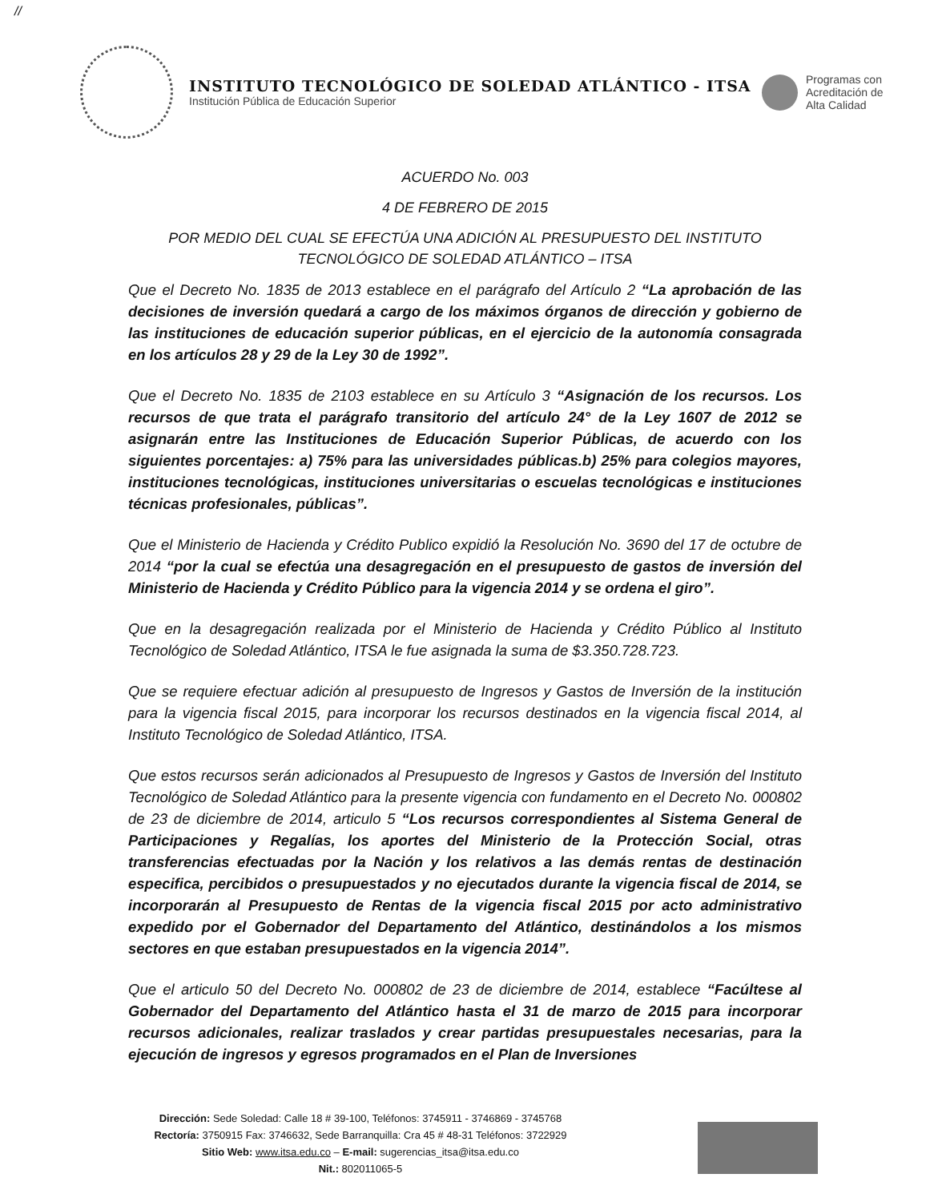//
INSTITUTO TECNOLÓGICO DE SOLEDAD ATLÁNTICO - ITSA
Institución Pública de Educación Superior
Programas con
Acreditación de
Alta Calidad
ACUERDO No. 003
4 DE FEBRERO DE 2015
POR MEDIO DEL CUAL SE EFECTÚA UNA ADICIÓN AL PRESUPUESTO DEL INSTITUTO TECNOLÓGICO DE SOLEDAD ATLÁNTICO – ITSA
Que el Decreto No. 1835 de 2013 establece en el parágrafo del Artículo 2 “La aprobación de las decisiones de inversión quedará a cargo de los máximos órganos de dirección y gobierno de las instituciones de educación superior públicas, en el ejercicio de la autonomía consagrada en los artículos 28 y 29 de la Ley 30 de 1992”.
Que el Decreto No. 1835 de 2103 establece en su Artículo 3 “Asignación de los recursos. Los recursos de que trata el parágrafo transitorio del artículo 24° de la Ley 1607 de 2012 se asignarán entre las Instituciones de Educación Superior Públicas, de acuerdo con los siguientes porcentajes: a) 75% para las universidades públicas.b) 25% para colegios mayores, instituciones tecnológicas, instituciones universitarias o escuelas tecnológicas e instituciones técnicas profesionales, públicas”.
Que el Ministerio de Hacienda y Crédito Publico expidió la Resolución No. 3690 del 17 de octubre de 2014 “por la cual se efectúa una desagregación en el presupuesto de gastos de inversión del Ministerio de Hacienda y Crédito Público para la vigencia 2014 y se ordena el giro”.
Que en la desagregación realizada por el Ministerio de Hacienda y Crédito Público al Instituto Tecnológico de Soledad Atlántico, ITSA le fue asignada la suma de $3.350.728.723.
Que se requiere efectuar adición al presupuesto de Ingresos y Gastos de Inversión de la institución para la vigencia fiscal 2015, para incorporar los recursos destinados en la vigencia fiscal 2014, al Instituto Tecnológico de Soledad Atlántico, ITSA.
Que estos recursos serán adicionados al Presupuesto de Ingresos y Gastos de Inversión del Instituto Tecnológico de Soledad Atlántico para la presente vigencia con fundamento en el Decreto No. 000802 de 23 de diciembre de 2014, articulo 5 “Los recursos correspondientes al Sistema General de Participaciones y Regalías, los aportes del Ministerio de la Protección Social, otras transferencias efectuadas por la Nación y los relativos a las demás rentas de destinación especifica, percibidos o presupuestados y no ejecutados durante la vigencia fiscal de 2014, se incorporarán al Presupuesto de Rentas de la vigencia fiscal 2015 por acto administrativo expedido por el Gobernador del Departamento del Atlántico, destinándolos a los mismos sectores en que estaban presupuestados en la vigencia 2014”.
Que el articulo 50 del Decreto No. 000802 de 23 de diciembre de 2014, establece “Facúltese al Gobernador del Departamento del Atlántico hasta el 31 de marzo de 2015 para incorporar recursos adicionales, realizar traslados y crear partidas presupuestales necesarias, para la ejecución de ingresos y egresos programados en el Plan de Inversiones
Dirección: Sede Soledad: Calle 18 # 39-100, Teléfonos: 3745911 - 3746869 - 3745768
Rectoría: 3750915 Fax: 3746632, Sede Barranquilla: Cra 45 # 48-31 Teléfonos: 3722929
Sitio Web: www.itsa.edu.co – E-mail: sugerencias_itsa@itsa.edu.co
Nit.: 802011065-5